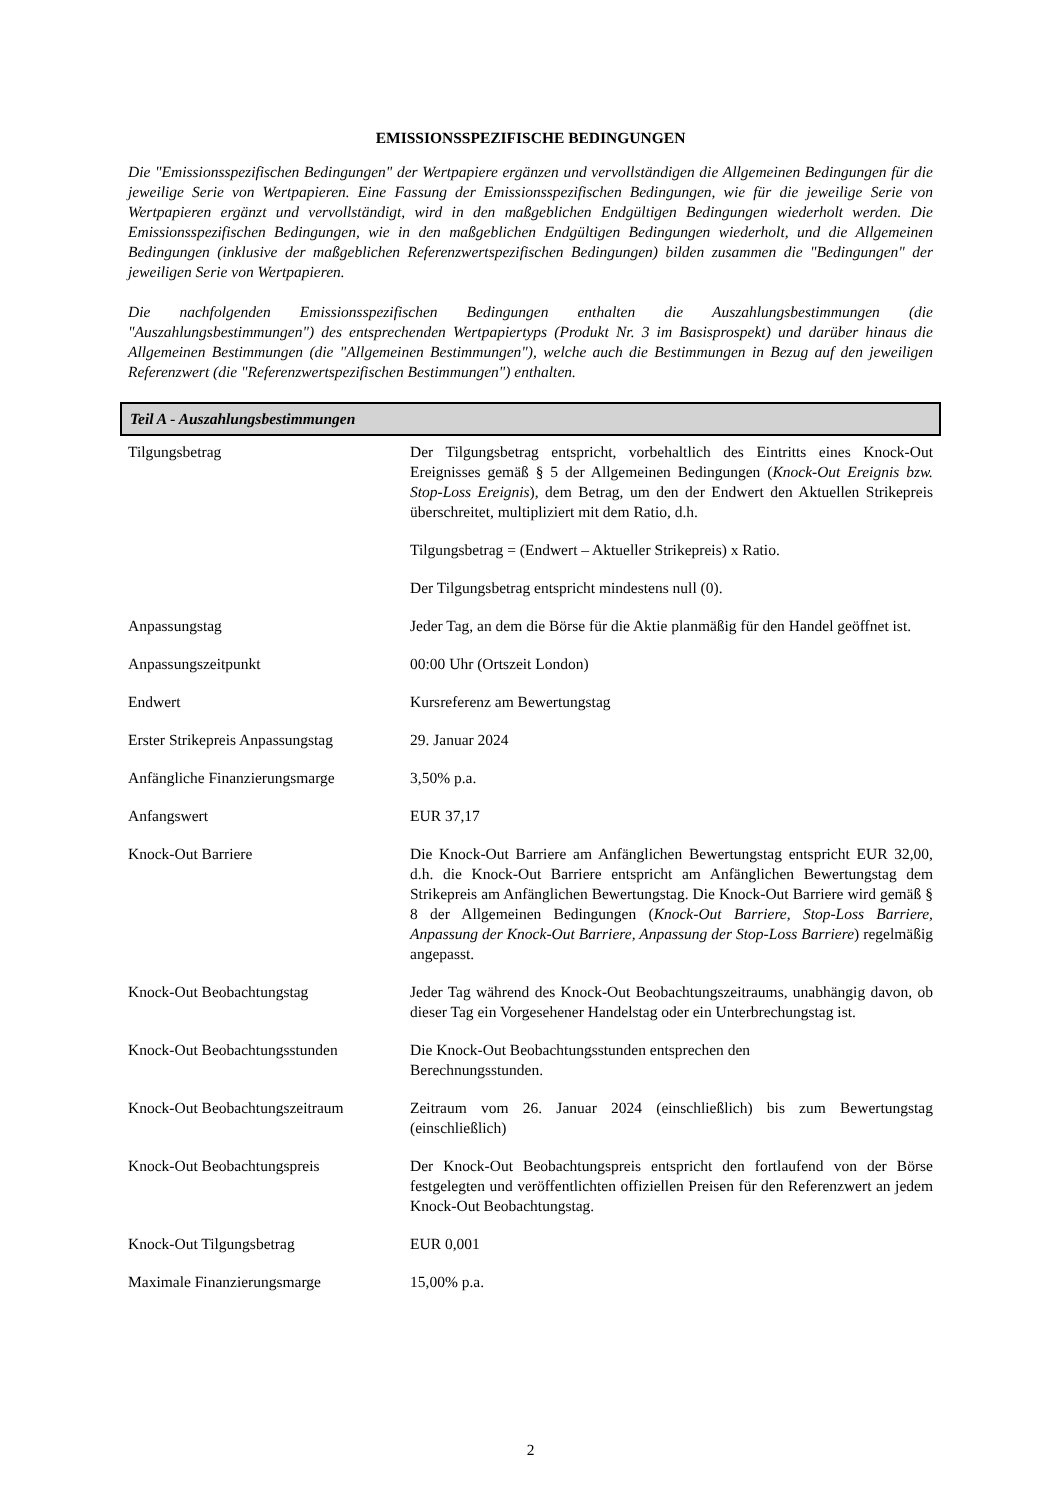EMISSIONSSPEZIFISCHE BEDINGUNGEN
Die "Emissionsspezifischen Bedingungen" der Wertpapiere ergänzen und vervollständigen die Allgemeinen Bedingungen für die jeweilige Serie von Wertpapieren. Eine Fassung der Emissionsspezifischen Bedingungen, wie für die jeweilige Serie von Wertpapieren ergänzt und vervollständigt, wird in den maßgeblichen Endgültigen Bedingungen wiederholt werden. Die Emissionsspezifischen Bedingungen, wie in den maßgeblichen Endgültigen Bedingungen wiederholt, und die Allgemeinen Bedingungen (inklusive der maßgeblichen Referenzwertspezifischen Bedingungen) bilden zusammen die "Bedingungen" der jeweiligen Serie von Wertpapieren.
Die nachfolgenden Emissionsspezifischen Bedingungen enthalten die Auszahlungsbestimmungen (die "Auszahlungsbestimmungen") des entsprechenden Wertpapiertyps (Produkt Nr. 3 im Basisprospekt) und darüber hinaus die Allgemeinen Bestimmungen (die "Allgemeinen Bestimmungen"), welche auch die Bestimmungen in Bezug auf den jeweiligen Referenzwert (die "Referenzwertspezifischen Bestimmungen") enthalten.
Teil A - Auszahlungsbestimmungen
| Tilgungsbetrag | Der Tilgungsbetrag entspricht, vorbehaltlich des Eintritts eines Knock-Out Ereignisses gemäß § 5 der Allgemeinen Bedingungen ( Knock-Out Ereignis bzw. Stop-Loss Ereignis ), dem Betrag, um den der Endwert den Aktuellen Strikepreis überschreitet, multipliziert mit dem Ratio, d.h. Tilgungsbetrag = (Endwert – Aktueller Strikepreis) x Ratio. Der Tilgungsbetrag entspricht mindestens null (0). |
| Anpassungstag | Jeder Tag, an dem die Börse für die Aktie planmäßig für den Handel geöffnet ist. |
| Anpassungszeitpunkt | 00:00 Uhr (Ortszeit London) |
| Endwert | Kursreferenz am Bewertungstag |
| Erster Strikepreis Anpassungstag | 29. Januar 2024 |
| Anfängliche Finanzierungsmarge | 3,50% p.a. |
| Anfangswert | EUR 37,17 |
| Knock-Out Barriere | Die Knock-Out Barriere am Anfänglichen Bewertungstag entspricht EUR 32,00, d.h. die Knock-Out Barriere entspricht am Anfänglichen Bewertungstag dem Strikepreis am Anfänglichen Bewertungstag. Die Knock-Out Barriere wird gemäß § 8 der Allgemeinen Bedingungen ( Knock-Out Barriere, Stop-Loss Barriere, Anpassung der Knock-Out Barriere, Anpassung der Stop-Loss Barriere ) regelmäßig angepasst. |
| Knock-Out Beobachtungstag | Jeder Tag während des Knock-Out Beobachtungszeitraums, unabhängig davon, ob dieser Tag ein Vorgesehener Handelstag oder ein Unterbrechungstag ist. |
| Knock-Out Beobachtungsstunden | Die Knock-Out Beobachtungsstunden entsprechen den Berechnungsstunden. |
| Knock-Out Beobachtungszeitraum | Zeitraum vom 26. Januar 2024 (einschließlich) bis zum Bewertungstag (einschließlich) |
| Knock-Out Beobachtungspreis | Der Knock-Out Beobachtungspreis entspricht den fortlaufend von der Börse festgelegten und veröffentlichten offiziellen Preisen für den Referenzwert an jedem Knock-Out Beobachtungstag. |
| Knock-Out Tilgungsbetrag | EUR 0,001 |
| Maximale Finanzierungsmarge | 15,00% p.a. |
2